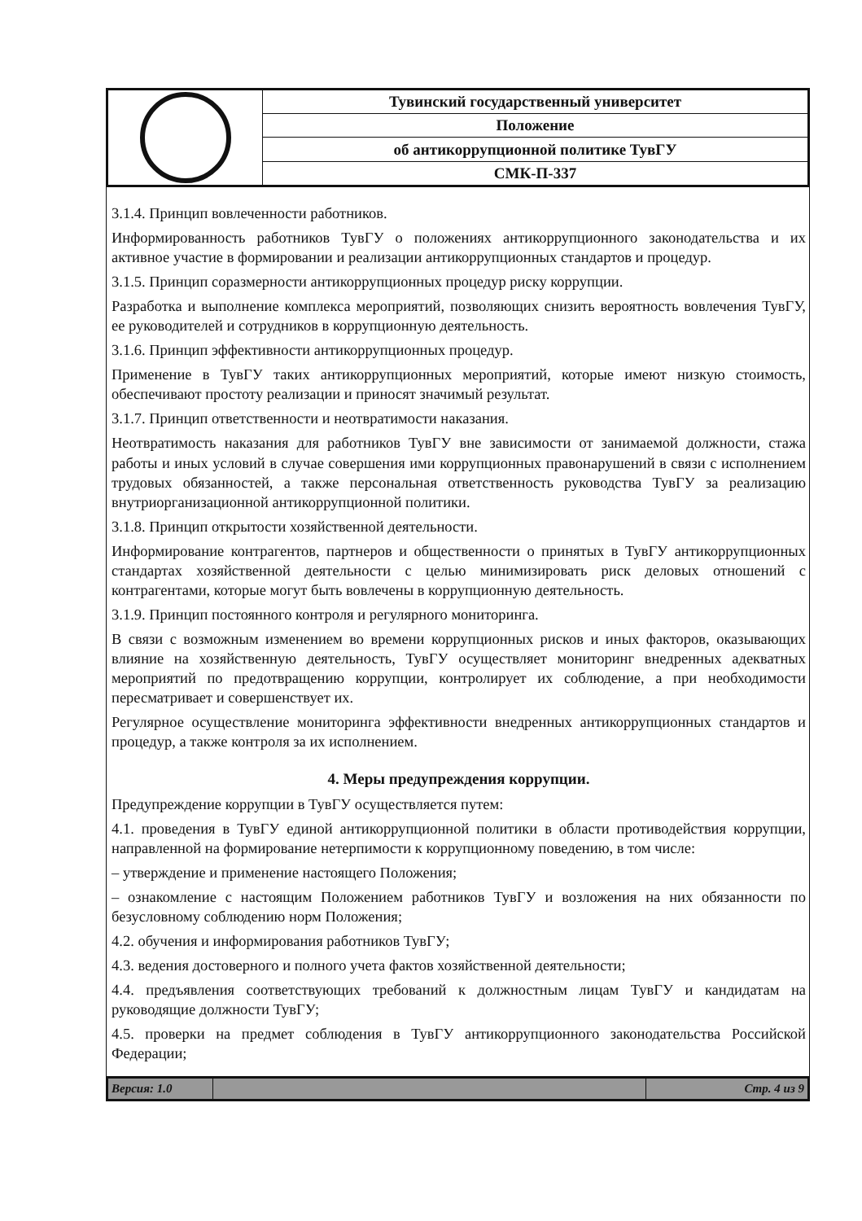| | Тувинский государственный университет |
| | Положение |
| | об антикоррупционной политике ТувГУ |
| | СМК-П-337 |
3.1.4. Принцип вовлеченности работников.
Информированность работников ТувГУ о положениях антикоррупционного законодательства и их активное участие в формировании и реализации антикоррупционных стандартов и процедур.
3.1.5. Принцип соразмерности антикоррупционных процедур риску коррупции.
Разработка и выполнение комплекса мероприятий, позволяющих снизить вероятность вовлечения ТувГУ, ее руководителей и сотрудников в коррупционную деятельность.
3.1.6. Принцип эффективности антикоррупционных процедур.
Применение в ТувГУ таких антикоррупционных мероприятий, которые имеют низкую стоимость, обеспечивают простоту реализации и приносят значимый результат.
3.1.7. Принцип ответственности и неотвратимости наказания.
Неотвратимость наказания для работников ТувГУ вне зависимости от занимаемой должности, стажа работы и иных условий в случае совершения ими коррупционных правонарушений в связи с исполнением трудовых обязанностей, а также персональная ответственность руководства ТувГУ за реализацию внутриорганизационной антикоррупционной политики.
3.1.8. Принцип открытости хозяйственной деятельности.
Информирование контрагентов, партнеров и общественности о принятых в ТувГУ антикоррупционных стандартах хозяйственной деятельности с целью минимизировать риск деловых отношений с контрагентами, которые могут быть вовлечены в коррупционную деятельность.
3.1.9. Принцип постоянного контроля и регулярного мониторинга.
В связи с возможным изменением во времени коррупционных рисков и иных факторов, оказывающих влияние на хозяйственную деятельность, ТувГУ осуществляет мониторинг внедренных адекватных мероприятий по предотвращению коррупции, контролирует их соблюдение, а при необходимости пересматривает и совершенствует их.
Регулярное осуществление мониторинга эффективности внедренных антикоррупционных стандартов и процедур, а также контроля за их исполнением.
4. Меры предупреждения коррупции.
Предупреждение коррупции в ТувГУ осуществляется путем:
4.1. проведения в ТувГУ единой антикоррупционной политики в области противодействия коррупции, направленной на формирование нетерпимости к коррупционному поведению, в том числе:
– утверждение и применение настоящего Положения;
– ознакомление с настоящим Положением работников ТувГУ и возложения на них обязанности по безусловному соблюдению норм Положения;
4.2. обучения и информирования работников ТувГУ;
4.3. ведения достоверного и полного учета фактов хозяйственной деятельности;
4.4. предъявления соответствующих требований к должностным лицам ТувГУ и кандидатам на руководящие должности ТувГУ;
4.5. проверки на предмет соблюдения в ТувГУ антикоррупционного законодательства Российской Федерации;
| Версия: 1.0 | | Стр. 4 из 9 |